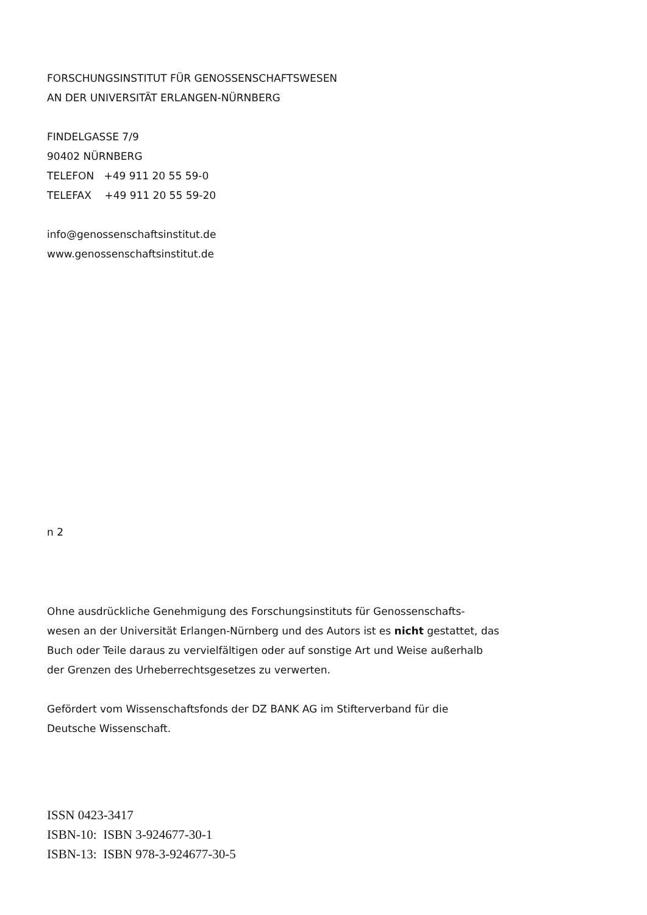FORSCHUNGSINSTITUT FÜR GENOSSENSCHAFTSWESEN
AN DER UNIVERSITÄT ERLANGEN-NÜRNBERG
FINDELGASSE 7/9
90402 NÜRNBERG
TELEFON +49 911 20 55 59-0
TELEFAX +49 911 20 55 59-20
info@genossenschaftsinstitut.de
www.genossenschaftsinstitut.de
n 2
Ohne ausdrückliche Genehmigung des Forschungsinstituts für Genossenschafts-
wesen an der Universität Erlangen-Nürnberg und des Autors ist es nicht gestattet, das
Buch oder Teile daraus zu vervielfältigen oder auf sonstige Art und Weise außerhalb
der Grenzen des Urheberrechtsgesetzes zu verwerten.
Gefördert vom Wissenschaftsfonds der DZ BANK AG im Stifterverband für die
Deutsche Wissenschaft.
ISSN 0423-3417
ISBN-10: ISBN 3-924677-30-1
ISBN-13: ISBN 978-3-924677-30-5